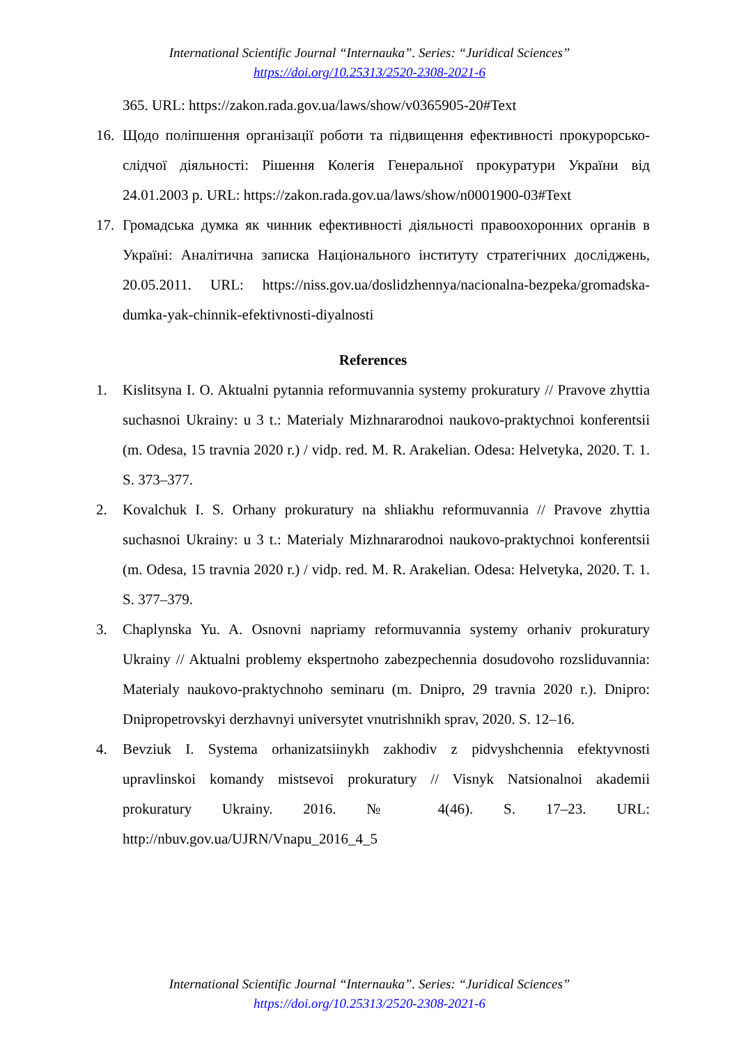International Scientific Journal “Internauka”. Series: “Juridical Sciences”
https://doi.org/10.25313/2520-2308-2021-6
365. URL: https://zakon.rada.gov.ua/laws/show/v0365905-20#Text
16. Щодо поліпшення організації роботи та підвищення ефективності прокурорсько-слідчої діяльності: Рішення Колегія Генеральної прокуратури України від 24.01.2003 р. URL: https://zakon.rada.gov.ua/laws/show/n0001900-03#Text
17. Громадська думка як чинник ефективності діяльності правоохоронних органів в Україні: Аналітична записка Національного інституту стратегічних досліджень, 20.05.2011. URL: https://niss.gov.ua/doslidzhennya/nacionalna-bezpeka/gromadska-dumka-yak-chinnik-efektivnosti-diyalnosti
References
1. Kislitsyna I. O. Aktualni pytannia reformuvannia systemy prokuratury // Pravove zhyttia suchasnoi Ukrainy: u 3 t.: Materialy Mizhnararodnoi naukovo-praktychnoi konferentsii (m. Odesa, 15 travnia 2020 r.) / vidp. red. M. R. Arakelian. Odesa: Helvetyka, 2020. T. 1. S. 373–377.
2. Kovalchuk I. S. Orhany prokuratury na shliakhu reformuvannia // Pravove zhyttia suchasnoi Ukrainy: u 3 t.: Materialy Mizhnararodnoi naukovo-praktychnoi konferentsii (m. Odesa, 15 travnia 2020 r.) / vidp. red. M. R. Arakelian. Odesa: Helvetyka, 2020. T. 1. S. 377–379.
3. Chaplynska Yu. A. Osnovni napriamy reformuvannia systemy orhaniv prokuratury Ukrainy // Aktualni problemy ekspertnoho zabezpechennia dosudovoho rozsliduvannia: Materialy naukovo-praktychnoho seminaru (m. Dnipro, 29 travnia 2020 r.). Dnipro: Dnipropetrovskyi derzhavnyi universytet vnutrishnikh sprav, 2020. S. 12–16.
4. Bevziuk I. Systema orhanizatsiinykh zakhodiv z pidvyshchennia efektyvnosti upravlinskoi komandy mistsevoi prokuratury // Visnyk Natsionalnoi akademii prokuratury Ukrainy. 2016. № 4(46). S. 17–23. URL: http://nbuv.gov.ua/UJRN/Vnapu_2016_4_5
International Scientific Journal “Internauka”. Series: “Juridical Sciences”
https://doi.org/10.25313/2520-2308-2021-6